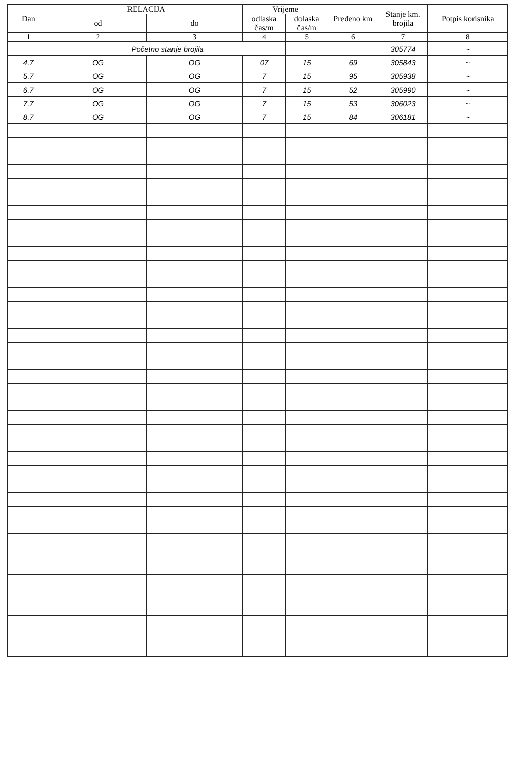| Dan | RELACIJA | | Vrijeme | | Pređeno km | Stanje km. brojila | Potpis korisnika |
| --- | --- | --- | --- | --- | --- | --- | --- |
| | od | do | odlaska čas/m | dolaska čas/m | | | |
| 1 | 2 | 3 | 4 | 5 | 6 | 7 | 8 |
| | Početno stanje brojila | | | | | 305774 | ~ |
| 4.7 | OG | OG | 07 | 15 | 69 | 305843 | ~ |
| 5.7 | OG | OG | 7 | 15 | 95 | 305938 | ~ |
| 6.7 | OG | OG | 7 | 15 | 52 | 305990 | ~ |
| 7.7 | OG | OG | 7 | 15 | 53 | 306023 | ~ |
| 8.7 | OG | OG | 7 | 15 | 84 | 306181 | ~ |